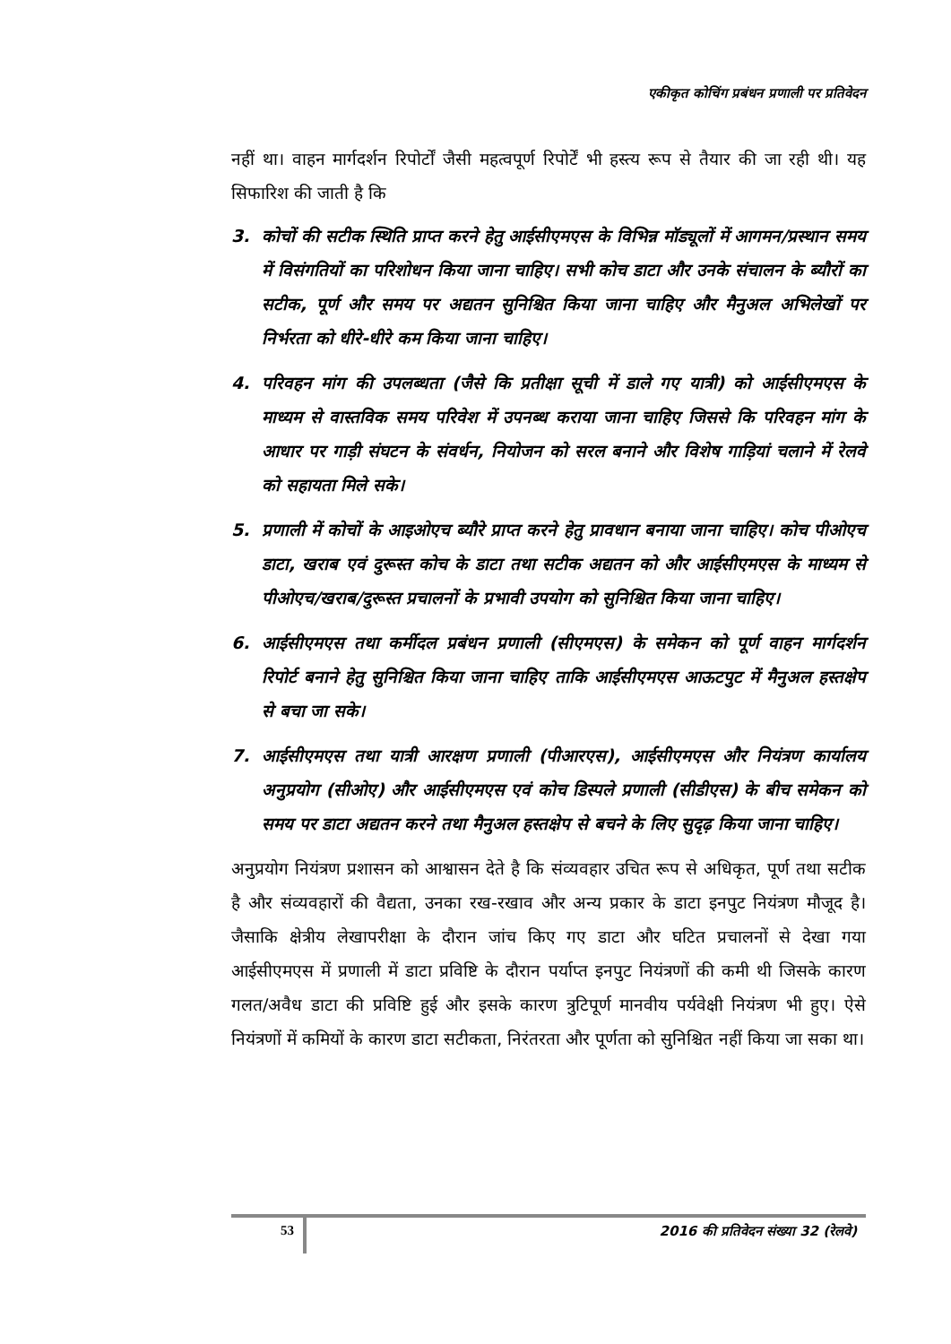एकीकृत कोचिंग प्रबंधन प्रणाली पर प्रतिवेदन
नहीं था। वाहन मार्गदर्शन रिपोर्टों जैसी महत्वपूर्ण रिपोर्टें भी हस्त्य रूप से तैयार की जा रही थी। यह सिफारिश की जाती है कि
3. कोचों की सटीक स्थिति प्राप्त करने हेतु आईसीएमएस के विभिन्न मॉड्यूलों में आगमन/प्रस्थान समय में विसंगतियों का परिशोधन किया जाना चाहिए। सभी कोच डाटा और उनके संचालन के ब्यौरों का सटीक, पूर्ण और समय पर अद्यतन सुनिश्चित किया जाना चाहिए और मैनुअल अभिलेखों पर निर्भरता को धीरे-धीरे कम किया जाना चाहिए।
4. परिवहन मांग की उपलब्धता (जैसे कि प्रतीक्षा सूची में डाले गए यात्री) को आईसीएमएस के माध्यम से वास्तविक समय परिवेश में उपनब्ध कराया जाना चाहिए जिससे कि परिवहन मांग के आधार पर गाड़ी संघटन के संवर्धन, नियोजन को सरल बनाने और विशेष गाड़ियां चलाने में रेलवे को सहायता मिले सके।
5. प्रणाली में कोचों के आइओएच ब्यौरे प्राप्त करने हेतु प्रावधान बनाया जाना चाहिए। कोच पीओएच डाटा, खराब एवं दुरूस्त कोच के डाटा तथा सटीक अद्यतन को और आईसीएमएस के माध्यम से पीओएच/खराब/दुरूस्त प्रचालनों के प्रभावी उपयोग को सुनिश्चित किया जाना चाहिए।
6. आईसीएमएस तथा कर्मीदल प्रबंधन प्रणाली (सीएमएस) के समेकन को पूर्ण वाहन मार्गदर्शन रिपोर्ट बनाने हेतु सुनिश्चित किया जाना चाहिए ताकि आईसीएमएस आऊटपुट में मैनुअल हस्तक्षेप से बचा जा सके।
7. आईसीएमएस तथा यात्री आरक्षण प्रणाली (पीआरएस), आईसीएमएस और नियंत्रण कार्यालय अनुप्रयोग (सीओए) और आईसीएमएस एवं कोच डिस्पले प्रणाली (सीडीएस) के बीच समेकन को समय पर डाटा अद्यतन करने तथा मैनुअल हस्तक्षेप से बचने के लिए सुदृढ़ किया जाना चाहिए।
अनुप्रयोग नियंत्रण प्रशासन को आश्वासन देते है कि संव्यवहार उचित रूप से अधिकृत, पूर्ण तथा सटीक है और संव्यवहारों की वैद्यता, उनका रख-रखाव और अन्य प्रकार के डाटा इनपुट नियंत्रण मौजूद है। जैसाकि क्षेत्रीय लेखापरीक्षा के दौरान जांच किए गए डाटा और घटित प्रचालनों से देखा गया आईसीएमएस में प्रणाली में डाटा प्रविष्टि के दौरान पर्याप्त इनपुट नियंत्रणों की कमी थी जिसके कारण गलत/अवैध डाटा की प्रविष्टि हुई और इसके कारण त्रुटिपूर्ण मानवीय पर्यवेक्षी नियंत्रण भी हुए। ऐसे नियंत्रणों में कमियों के कारण डाटा सटीकता, निरंतरता और पूर्णता को सुनिश्चित नहीं किया जा सका था।
53
2016 की प्रतिवेदन संख्या 32 (रेलवे)